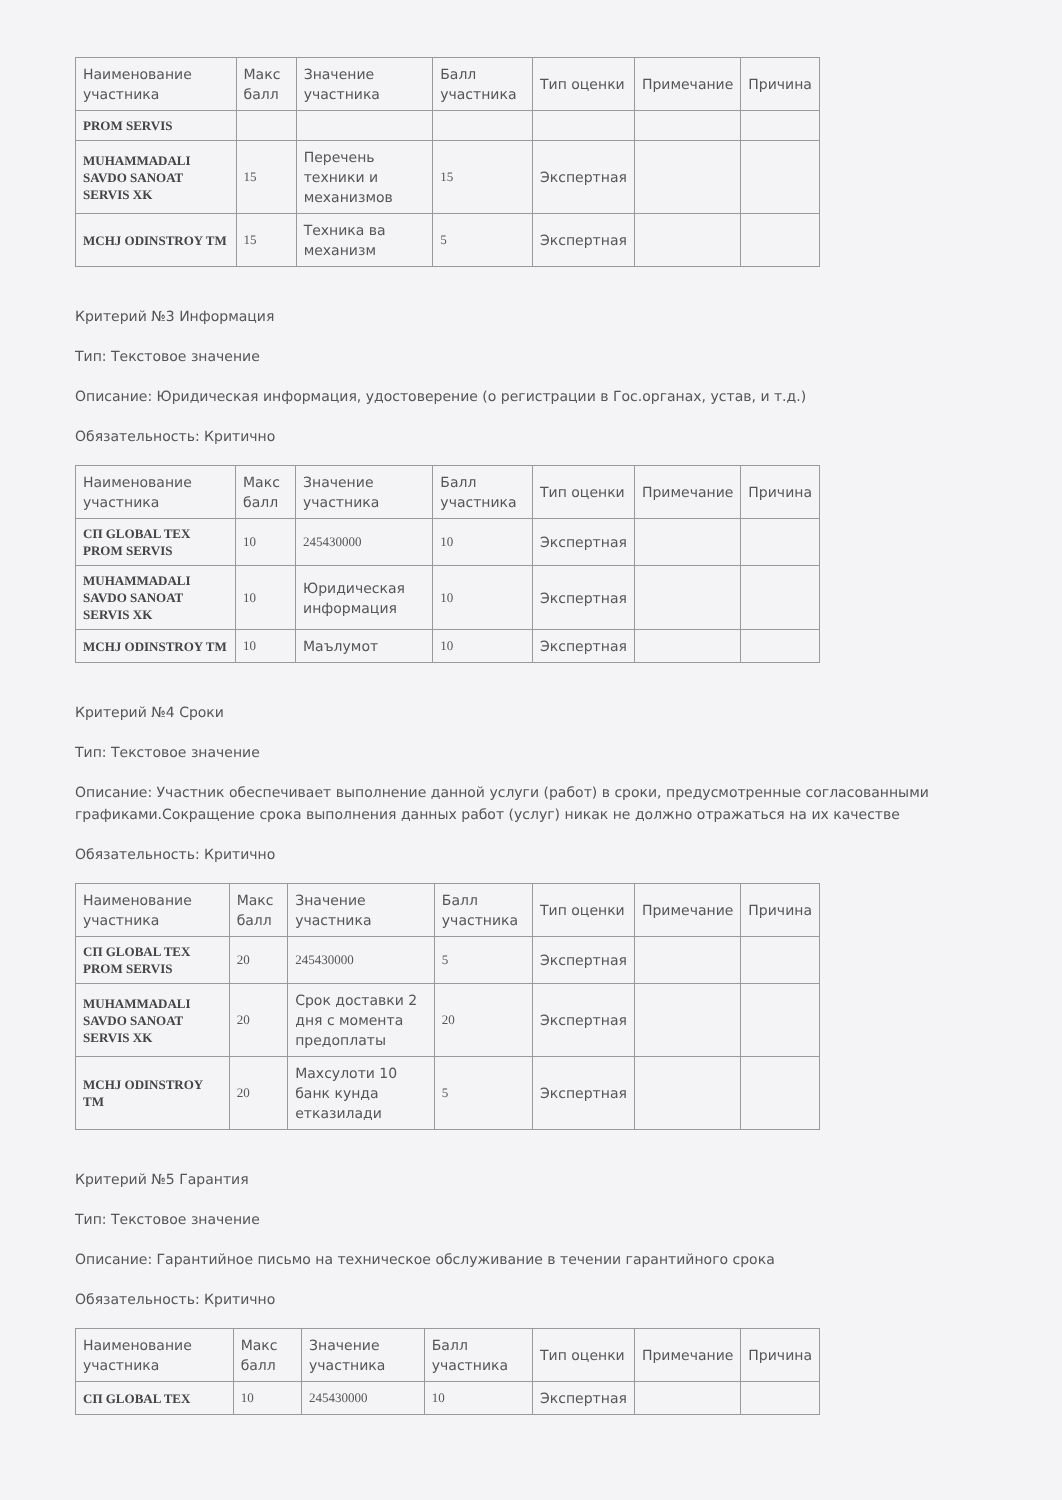| Наименование участника | Макс балл | Значение участника | Балл участника | Тип оценки | Примечание | Причина |
| --- | --- | --- | --- | --- | --- | --- |
| PROM SERVIS | | | | | | |
| MUHAMMADALI SAVDO SANOAT SERVIS XK | 15 | Перечень техники и механизмов | 15 | Экспертная | | |
| MCHJ ODINSTROY TM | 15 | Техника ва механизм | 5 | Экспертная | | |
Критерий №3 Информация
Тип: Текстовое значение
Описание: Юридическая информация, удостоверение (о регистрации в Гос.органах, устав, и т.д.)
Обязательность: Критично
| Наименование участника | Макс балл | Значение участника | Балл участника | Тип оценки | Примечание | Причина |
| --- | --- | --- | --- | --- | --- | --- |
| СП GLOBAL TEX PROM SERVIS | 10 | 245430000 | 10 | Экспертная | | |
| MUHAMMADALI SAVDO SANOAT SERVIS XK | 10 | Юридическая информация | 10 | Экспертная | | |
| MCHJ ODINSTROY TM | 10 | Маълумот | 10 | Экспертная | | |
Критерий №4 Сроки
Тип: Текстовое значение
Описание: Участник обеспечивает выполнение данной услуги (работ) в сроки, предусмотренные согласованными графиками.Сокращение срока выполнения данных работ (услуг) никак не должно отражаться на их качестве
Обязательность: Критично
| Наименование участника | Макс балл | Значение участника | Балл участника | Тип оценки | Примечание | Причина |
| --- | --- | --- | --- | --- | --- | --- |
| СП GLOBAL TEX PROM SERVIS | 20 | 245430000 | 5 | Экспертная | | |
| MUHAMMADALI SAVDO SANOAT SERVIS XK | 20 | Срок доставки 2 дня с момента предоплаты | 20 | Экспертная | | |
| MCHJ ODINSTROY TM | 20 | Махсулоти 10 банк кунда етказилади | 5 | Экспертная | | |
Критерий №5 Гарантия
Тип: Текстовое значение
Описание: Гарантийное письмо на техническое обслуживание в течении гарантийного срока
Обязательность: Критично
| Наименование участника | Макс балл | Значение участника | Балл участника | Тип оценки | Примечание | Причина |
| --- | --- | --- | --- | --- | --- | --- |
| СП GLOBAL TEX | 10 | 245430000 | 10 | Экспертная | | |